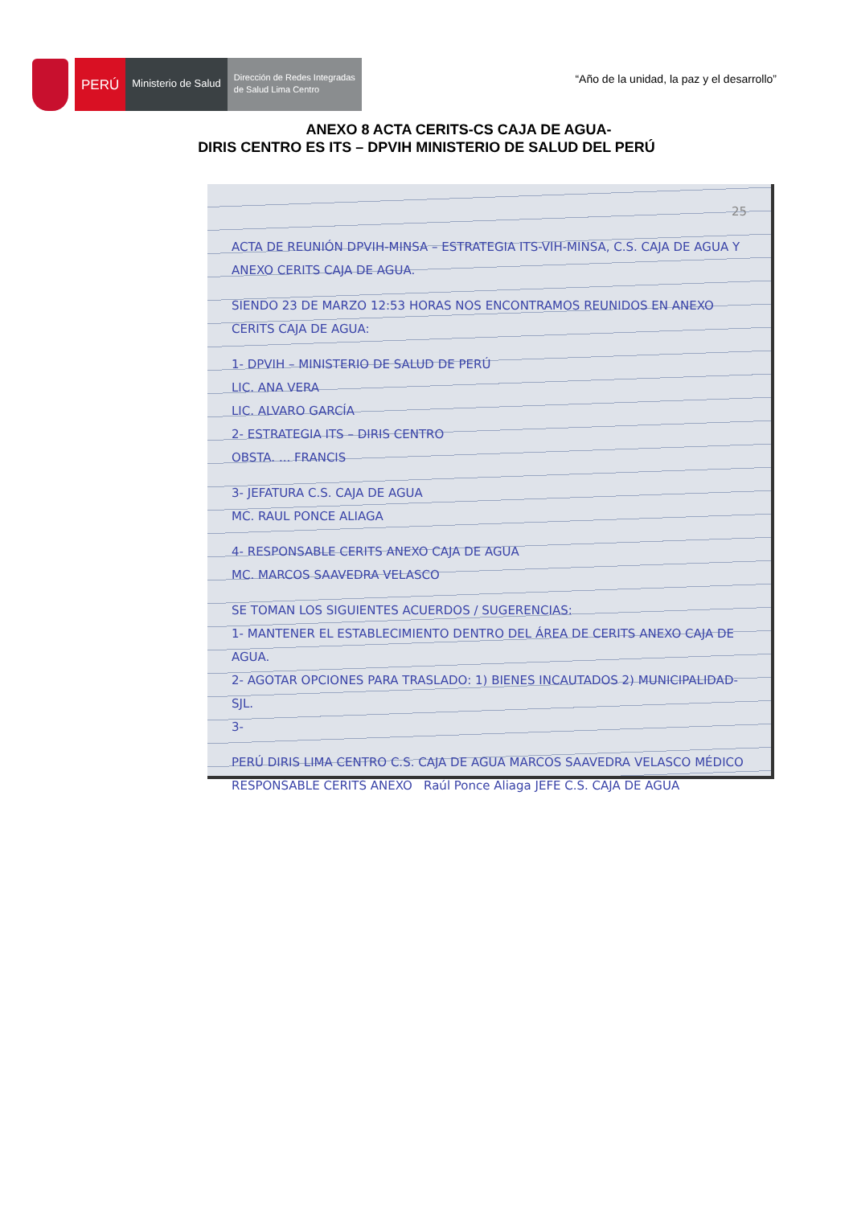PERÚ
Ministerio de Salud
Dirección de Redes Integradas
de Salud Lima Centro
“Año de la unidad, la paz y el desarrollo”
ANEXO 8 ACTA CERITS-CS CAJA DE AGUA-
DIRIS CENTRO ES ITS – DPVIH MINISTERIO DE SALUD DEL PERÚ
25
ACTA DE REUNIÓN DPVIH-MINSA – ESTRATEGIA ITS-VIH-MINSA, C.S. CAJA DE AGUA Y ANEXO CERITS CAJA DE AGUA.
SIENDO 23 DE MARZO 12:53 HORAS NOS ENCONTRAMOS REUNIDOS EN ANEXO CERITS CAJA DE AGUA:
1- DPVIH – MINISTERIO DE SALUD DE PERÚ
LIC. ANA VERA
LIC. ALVARO GARCÍA
2- ESTRATEGIA ITS – DIRIS CENTRO
OBSTA. ... FRANCIS
3- JEFATURA C.S. CAJA DE AGUA
MC. RAUL PONCE ALIAGA
4- RESPONSABLE CERITS ANEXO CAJA DE AGUA
MC. MARCOS SAAVEDRA VELASCO
SE TOMAN LOS SIGUIENTES ACUERDOS / SUGERENCIAS:
1- MANTENER EL ESTABLECIMIENTO DENTRO DEL ÁREA DE CERITS ANEXO CAJA DE AGUA.
2- AGOTAR OPCIONES PARA TRASLADO: 1) BIENES INCAUTADOS 2) MUNICIPALIDAD-SJL.
3-
PERÚ DIRIS LIMA CENTRO C.S. CAJA DE AGUA MARCOS SAAVEDRA VELASCO MÉDICO RESPONSABLE CERITS ANEXO Raúl Ponce Aliaga JEFE C.S. CAJA DE AGUA